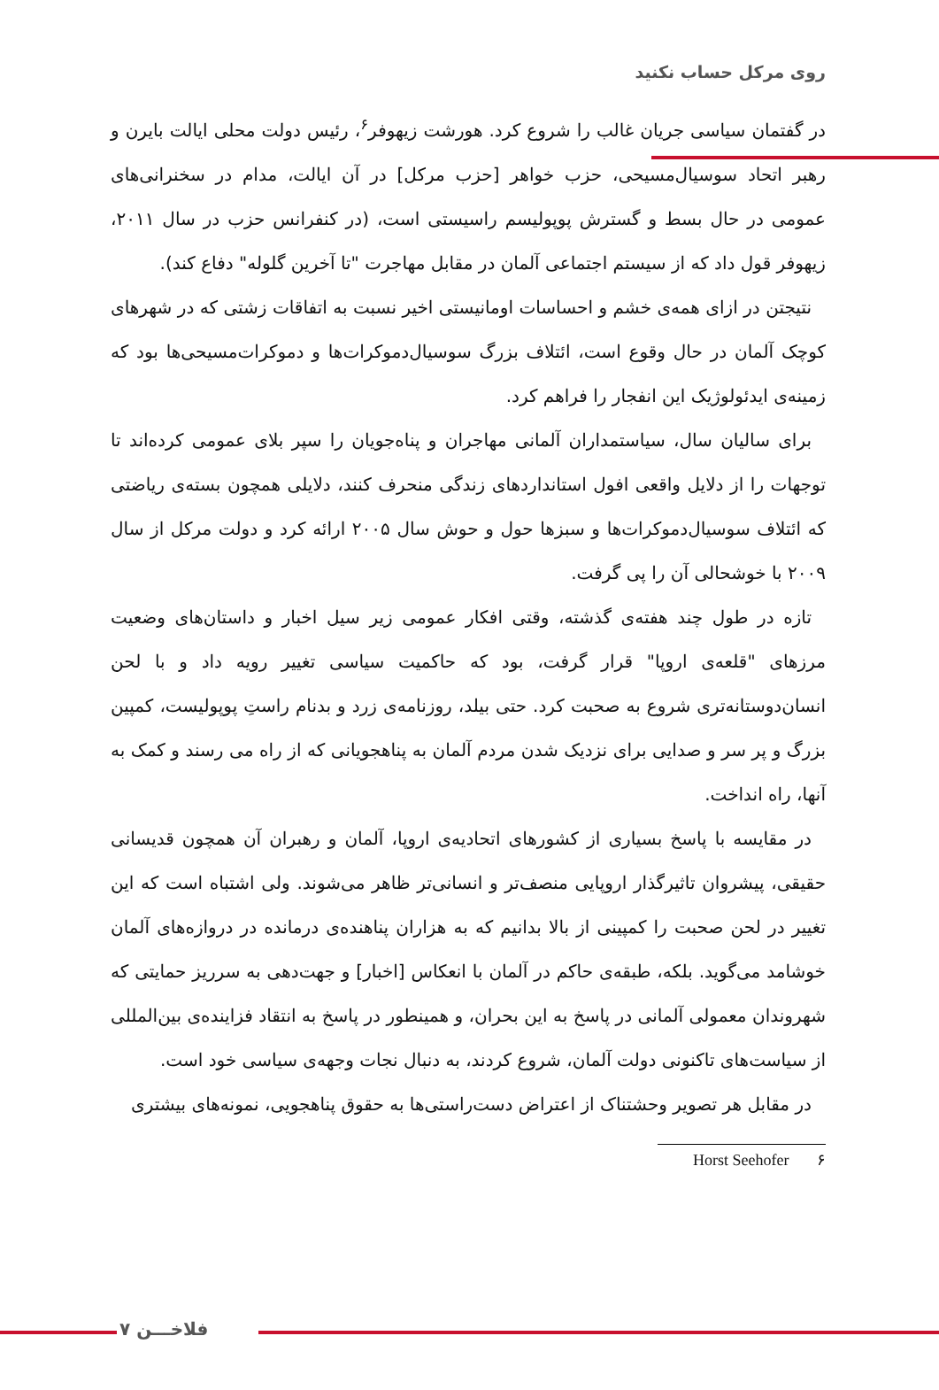روی مرکل حساب نکنید
در گفتمان سیاسی جریان غالب را شروع کرد. هورشت زیهوفر<sup>۶</sup>، رئیس دولت محلی ایالت بایرن و رهبر اتحاد سوسیال‌مسیحی، حزب خواهر [حزب مرکل] در آن ایالت، مدام در سخنرانی‌های عمومی در حال بسط و گسترش پوپولیسم راسیستی است، (در کنفرانس حزب در سال ۲۰۱۱، زیهوفر قول داد که از سیستم اجتماعی آلمان در مقابل مهاجرت "تا آخرین گلوله" دفاع کند).
نتیجتن در ازای همه‌ی خشم و احساسات اومانیستی اخیر نسبت به اتفاقات زشتی که در شهرهای کوچک آلمان در حال وقوع است، ائتلاف بزرگ سوسیال‌دموکرات‌ها و دموکرات‌مسیحی‌ها بود که زمینه‌ی ایدئولوژیک این انفجار را فراهم کرد.
برای سالیان سال، سیاستمداران آلمانی مهاجران و پناه‌جویان را سپر بلای عمومی کرده‌اند تا توجهات را از دلایل واقعی افول استانداردهای زندگی منحرف کنند، دلایلی همچون بسته‌ی ریاضتی که ائتلاف سوسیال‌دموکرات‌ها و سبزها حول و حوش سال ۲۰۰۵ ارائه کرد و دولت مرکل از سال ۲۰۰۹ با خوشحالی آن را پی گرفت.
تازه در طول چند هفته‌ی گذشته، وقتی افکار عمومی زیر سیل اخبار و داستان‌های وضعیت مرزهای "قلعه‌ی اروپا" قرار گرفت، بود که حاکمیت سیاسی تغییر رویه داد و با لحن انسان‌دوستانه‌تری شروع به صحبت کرد. حتی بیلد، روزنامه‌ی زرد و بدنام راستِ پوپولیست، کمپین بزرگ و پر سر و صدایی برای نزدیک شدن مردم آلمان به پناهجویانی که از راه می رسند و کمک به آنها، راه انداخت.
در مقایسه با پاسخ بسیاری از کشورهای اتحادیه‌ی اروپا، آلمان و رهبران آن همچون قدیسانی حقیقی، پیشروان تاثیرگذار اروپایی منصف‌تر و انسانی‌تر ظاهر می‌شوند. ولی اشتباه است که این تغییر در لحن صحبت را کمپینی از بالا بدانیم که به هزاران پناهنده‌ی درمانده در دروازه‌های آلمان خوشامد می‌گوید. بلکه، طبقه‌ی حاکم در آلمان با انعکاس [اخبار] و جهت‌دهی به سرریز حمایتی که شهروندان معمولی آلمانی در پاسخ به این بحران، و همینطور در پاسخ به انتقاد فزاینده‌ی بین‌المللی از سیاست‌های تاکنونی دولت آلمان، شروع کردند، به دنبال نجات وجهه‌ی سیاسی خود است.
در مقابل هر تصویر وحشتناک از اعتراض دست‌راستی‌ها به حقوق پناهجویی، نمونه‌های بیشتری
۶ Horst Seehofer
۷ فلاخـــن